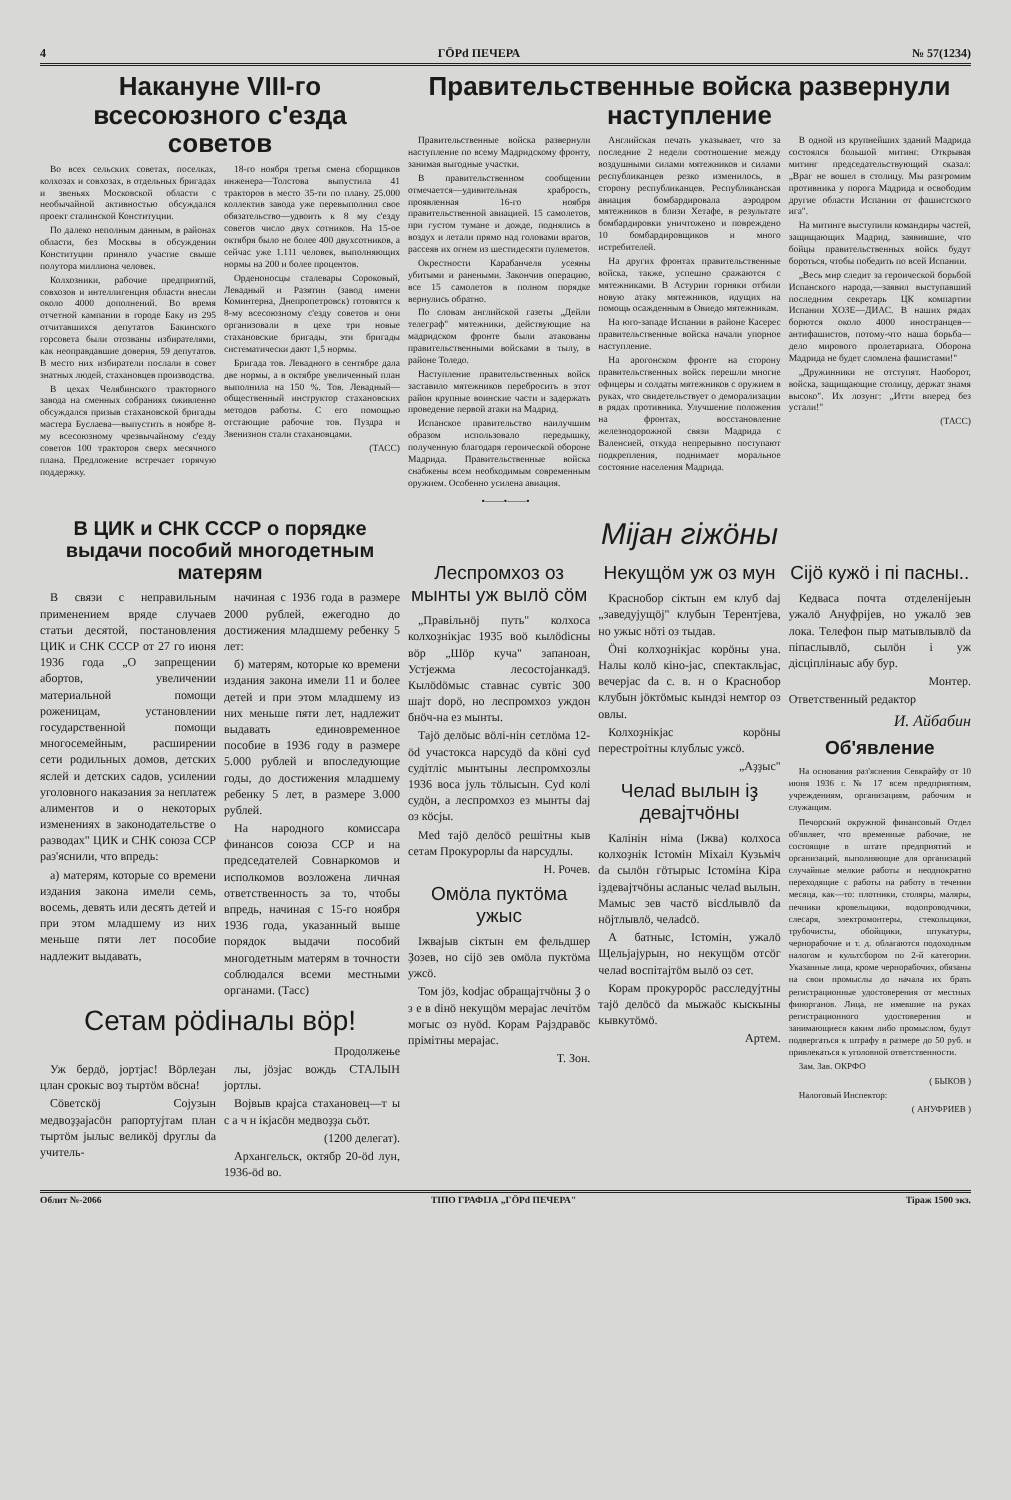4 ГӦРd ПЕЧЕРА № 57(1234)
Накануне VIII-го всесоюзного с'езда советов
Во всех сельских советах, поселках, колхозах и совхозах, в отдельных бригадах и звеньях Московской области с необычайной активностью обсуждался проект сталинской Конституции.
По далеко неполным данным, в районах области, без Москвы в обсуждении Конституции приняло участие свыше полутора миллиона человек.
Колхозники, рабочие предприятий, совхозов и интеллигенция области внесли около 4000 дополнений. Во время отчетной кампании в городе Баку из 295 отчитавшихся депутатов Бакинского горсовета были отозваны избирателями, как неоправдавшие доверия, 59 депутатов. В место них избиратели послали в совет знатных людей, стахановцев производства.
В цехах Челябинского тракторного завода на сменных собраниях оживленно обсуждался призыв стахановской бригады мастера Буслаева—выпустить в ноябре 8-му всесоюзному чрезвычайному с'езду советов 100 тракторов сверх месячного плана. Предложение встречает горячую поддержку.
18-го ноября третья смена сборщиков инженера—Толстова выпустила 41 тракторов в место 35-ти по плану. 25.000 коллектив завода уже перевыполнил свое обязательство—удвоить к 8 му с'езду советов число двух сотников. На 15-ое октября было не более 400 двухсотников, а сейчас уже 1.111 человек, выполняющих нормы на 200 и более процентов.
Орденоносцы сталевары Сороковый, Левадный и Разятин (завод имени Коминтерна, Днепропетровск) готовятся к 8-му всесоюзному с'езду советов и они организовали в цехе три новые стахановские бригады, эти бригады систематически дают 1,5 нормы.
Бригада тов. Левадного в сентябре дала две нормы, а в октябре увеличенный план выполнила на 150 %. Тов. Левадный—общественный инструктор стахановских методов работы. С его помощью отстающие рабочие тов. Пуздра и Звенизион стали стахановцами.
(ТАСС)
Правительственные войска развернули наступление
Правительственные войска развернули наступление по всему Мадридскому фронту, занимая выгодные участки.
В правительственном сообщении отмечается—удивительная храбрость, проявленная 16-го ноября правительственной авиацией. 15 самолетов, при густом тумане и дожде, поднялись в воздух и летали прямо над головами врагов, рассеяв их огнем из шестидесяти пулеметов.
Окрестности Карабанчеля усеяны убитыми и ранеными. Закончив операцию, все 15 самолетов в полном порядке вернулись обратно.
По словам английской газеты „Дейли телеграф" мятежники, действующие на мадридском фронте были атакованы правительственными войсками в тылу, в районе Толедо.
Наступление правительственных войск заставило мятежников перебросить в этот район крупные воинские части и задержать проведение первой атаки на Мадрид.
Испанское правительство наилучшим образом использовало передышку, полученную благодаря героической обороне Мадрида. Правительственные войска снабжены всем необходимым современным оружием. Особенно усилена авиация.
Английская печать указывает, что за последние 2 недели соотношение между воздушными силами мятежников и силами республиканцев резко изменилось, в сторону республиканцев. Республиканская авиация бомбардировала аэродром мятежников в близи Хетафе, в результате бомбардировки уничтожено и повреждено 10 бомбардировщиков и много истребителей.
На других фронтах правительственные войска, также, успешно сражаются с мятежниками. В Астурии горняки отбили новую атаку мятежников, идущих на помощь осажденным в Овиедо мятежникам.
На юго-западе Испании в районе Касерес правительственные войска начали упорное наступление.
На арогонском фронте на сторону правительственных войск перешли многие офицеры и солдаты мятежников с оружием в руках, что свидетельствует о деморализации в рядах противника. Улучшение положения на фронтах, восстановление железнодорожной связи Мадрида с Валенсией, откуда непрерывно поступают подкрепления, поднимает моральное состояние населения Мадрида.
В одной из крупнейших зданий Мадрида состоялся большой митинг. Открывая митинг председательствующий сказал: „Враг не вошел в столицу. Мы разгромим противника у порога Мадрида и освободим другие области Испании от фашистского ига".
На митинге выступили командиры частей, защищающих Мадрид, заявившие, что бойцы правительственных войск будут бороться, чтобы победить по всей Испании.
„Весь мир следит за героической борьбой Испанского народа,—заявил выступавший последним секретарь ЦК компартии Испании ХОЗЕ—ДИАС. В наших рядах борются около 4000 иностранцев—антифашистов, потому-что наша борьба—дело мирового пролетариата. Оборона Мадрида не будет сломлена фашистами!"
„Дружинники не отступят. Наоборот, войска, защищающие столицу, держат знамя высоко". Их лозунг: „Итти вперед без устали!"
(ТАСС)
•——•——•
В ЦИК и СНК СССР о порядке выдачи пособий многодетным матерям
В связи с неправильным применением вряде случаев статьи десятой, постановления ЦИК и СНК СССР от 27 го июня 1936 года „О запрещении абортов, увеличении материальной помощи роженицам, установлении государственной помощи многосемейным, расширении сети родильных домов, детских яслей и детских садов, усилении уголовного наказания за неплатеж алиментов и о некоторых изменениях в законодательстве о разводах" ЦИК и СНК союза ССР раз'яснили, что впредь:
а) матерям, которые со времени издания закона имели семь, восемь, девять или десять детей и при этом младшему из них меньше пяти лет пособие надлежит выдавать,
начиная с 1936 года в размере 2000 рублей, ежегодно до достижения младшему ребенку 5 лет:
б) матерям, которые ко времени издания закона имели 11 и более детей и при этом младшему из них меньше пяти лет, надлежит выдавать единовременное пособие в 1936 году в размере 5.000 рублей и впоследующие годы, до достижения младшему ребенку 5 лет, в размере 3.000 рублей.
На народного комиссара финансов союза ССР и на председателей Совнаркомов и исполкомов возложена личная ответственность за то, чтобы впредь, начиная с 15-го ноября 1936 года, указанный выше порядок выдачи пособий многодетным матерям в точности соблюдался всеми местными органами. (Тасс)
Сетам рӧdіналы вӧр!
Продолжење
Уж бердӧ, јортјас! Вӧрлеҙан цлан срокыс воҙ тыртӧм вӧсна!
Сӧветскӧј Сојузын медвоҙҙајасӧн рапортујтам план тыртӧм јылыс великӧј dруглы da учитель-
лы, јӧзјас вождь СТАЛЫН јортлы.
Војвыв крајса стахановец—т ы с а ч н ікјасӧн медвоҙҙа сьӧт.
(1200 делегат).
Архангельск, октябр 20-ӧd лун, 1936-ӧd во.
Міјан гіжӧны
Леспромхоз оз мынты уж вылӧ сӧм
„Правільнӧј путь" колхоса колхоҙнікјас 1935 воӧ кылӧdісны вӧр „Шӧр куча" запаноан, Устјежма лесостојанкадӟ. Кылӧdӧмыс ставнас сувтіс 300 шајт dорӧ, но леспромхоз уждон бнӧч-на ез мынты.
Тајӧ делӧыс вӧлі-нін сетлӧма 12-ӧd участокса нарсудӧ da кӧні суd судітліс мынтыны леспромхозлы 1936 воса јуль тӧлысын. Суd колі судӧн, а леспромхоз ез мынты daј оз кӧсјы.
Мed тајӧ делӧсӧ решітны кыв сетам Прокурорлы da нарсудлы.
Н. Рочев.
Омӧла пуктӧма ужыс
Іжвајыв сіктын ем фельдшер Ҙозев, но сіјӧ зев омӧла пуктӧма ужсӧ.
Том јӧз, kоdјас обращајтчӧны Ҙ о з е в dінӧ некущӧм мерајас лечітӧм могыс оз нуӧd. Корам Рајздравӧс прімітны мерајас.
Т. Зон.
Некущӧм уж оз мун
Краснобор сіктын ем клуб daј „заведујущӧј" клубын Терентјева, но ужыс нӧті оз тыдав.
Ӧні колхоҙнікјас корӧны уна. Налы колӧ кіно-јас, спектакльјас, вечерјас da с. в. н о Краснобор клубын јӧктӧмыс кындзі немтор оз овлы.
Колхоҙнікјас корӧны перестроітны клублыс ужсӧ.
„Аҙҙыс"
Челаd вылын іҙ девајтчӧны
Калінін німа (Іжва) колхоса колхоҙнік Істомін Міхаіл Кузьміч da сылӧн гӧтырыс Істоміна Кіра іҙдевајтчӧны асланыс челаd вылын. Мамыс зев частӧ вісdлывлӧ da нӧјтлывлӧ, челаdсӧ.
А батныс, Істомін, ужалӧ Щельјајурын, но некущӧм отсӧг челаd воспітајтӧм вылӧ оз сет.
Корам прокурорӧс расследујтны тајӧ делӧсӧ da мыжаӧс кыскыны кывкутӧмӧ.
Артем.
Сіјӧ кужӧ і пі пасны..
Кедваса почта отделеніјеын ужалӧ Ануфріјев, но ужалӧ зев лока. Телефон пыр матывлывлӧ da піпаслывлӧ, сылӧн і уж дісціплінаыс абу бур.
Монтер.
Ответственный редактор
И. Айбабин
Об'явление
На основания раз'яснения Севкрайфу от 10 июня 1936 г. № 17 всем предприятиям, учреждениям, организациям, рабочим и служащим.
Печорский окружной финансовый Отдел об'являет, что временные рабочие, не состоящие в штате предприятий и организаций, выполняющие для организаций случайные мелкие работы и неоднократно переходящие с работы на работу в течении месяца, как—то: плотники, столяры, маляры, печники кровельщики, водопроводчики, слесаря, электромонтеры, стекольщики, трубочисты, обойщики, штукатуры, чернорабочие и т. д. облагаются подоходным налогом и культсбором по 2-й категории. Указанные лица, кроме чернорабочих, обязаны на свои промыслы до начала их брать регистрационные удостоверения от местных финорганов. Лица, не имевшие на руках регистрационного удостоверения и занимающиеся каким либо промыслом, будут подвергаться к штрафу в размере до 50 руб. и привлекаться к уголовной ответственности.
Зам. Зав. ОКРФО
( БЫКОВ )
Налоговый Инспектор:
( АНУФРИЕВ )
Облит №-2066 ТІПО ГРАФІЈА „ГӦРd ПЕЧЕРА" Тірaж 1500 экз.